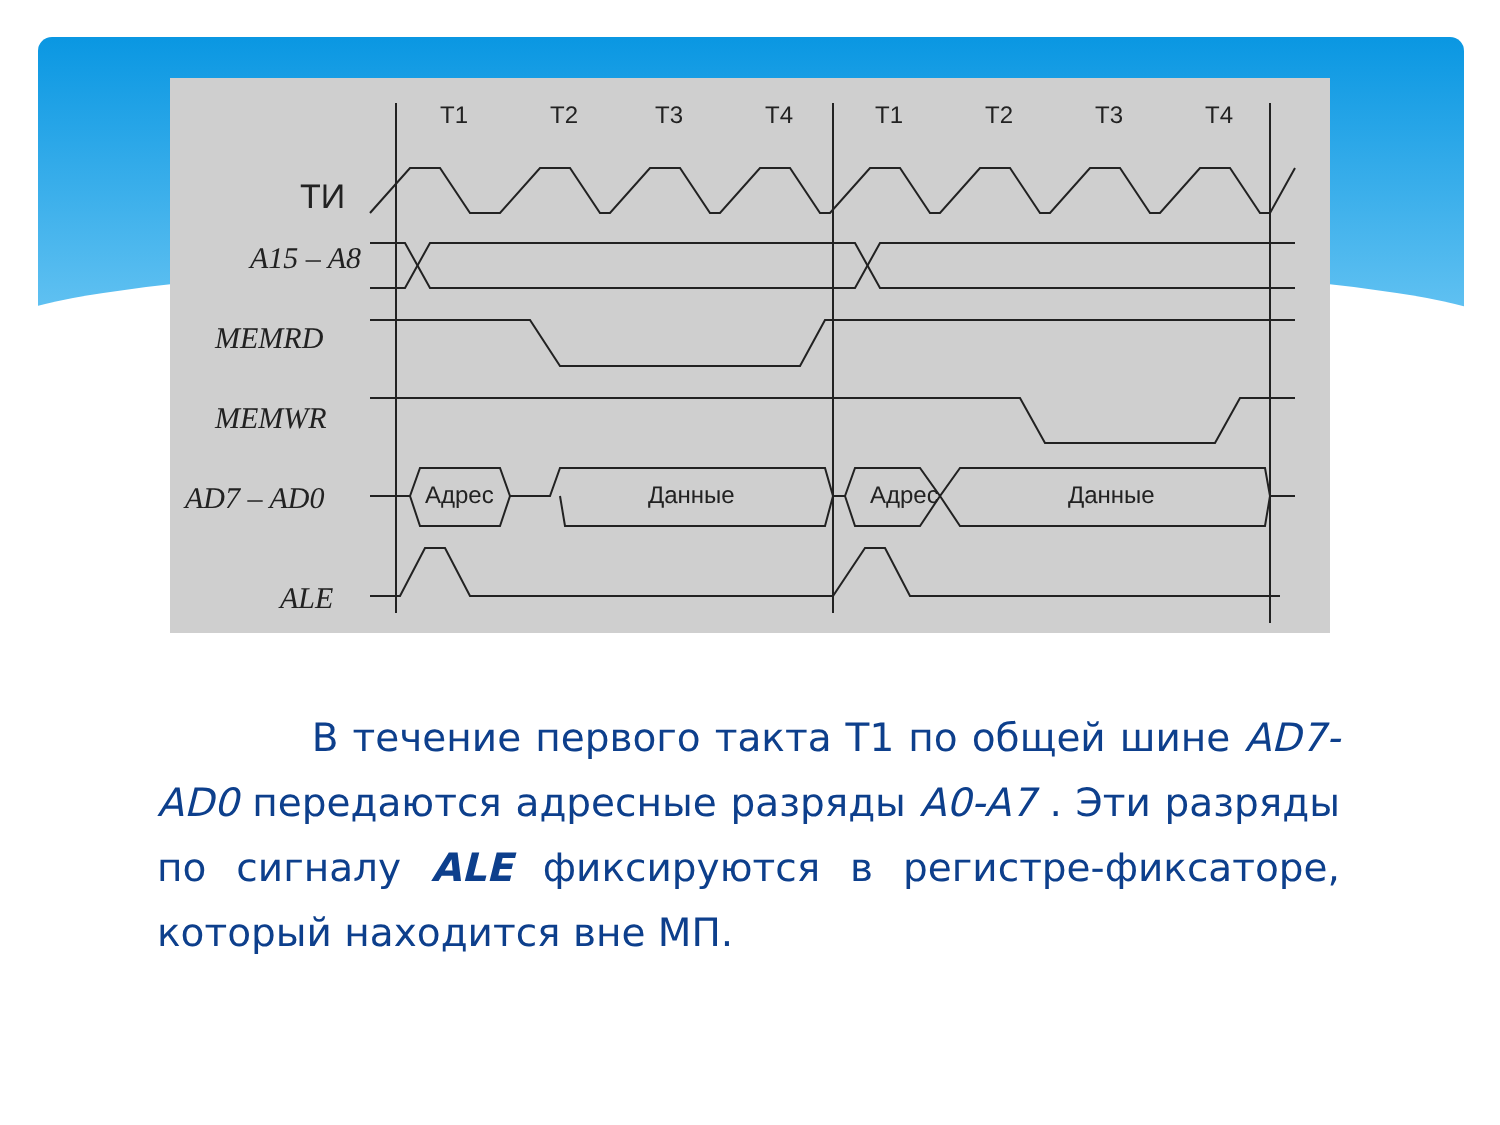T1
T2
T3
T4
T1
T2
T3
T4
ТИ
Адрес
Данные
Адрес
Данные
A15 – A8
MEMRD
MEMWR
AD7 – AD0
ALE
В течение первого такта T1 по общей шине AD7-AD0 передаются адресные разряды A0-A7 . Эти разряды по сигналу ALE фиксируются в регистре-фиксаторе, который находится вне МП.